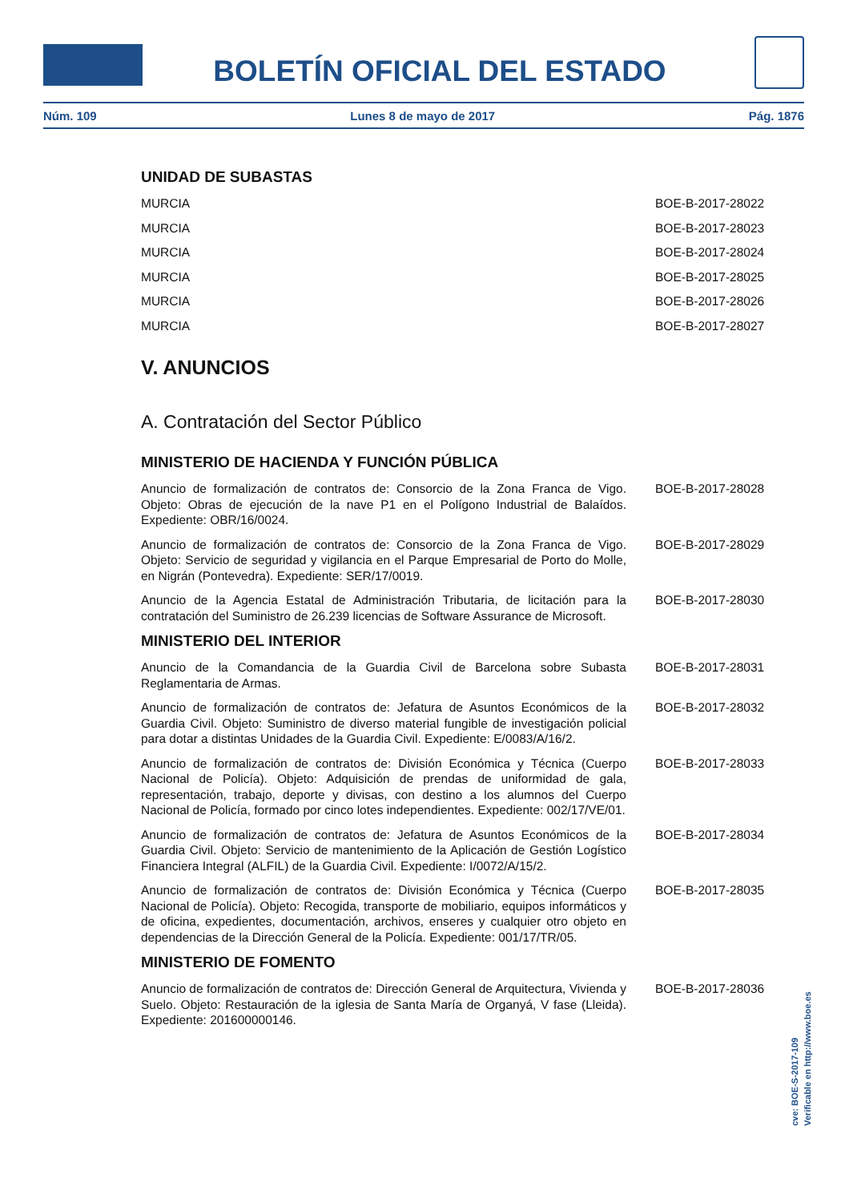BOLETÍN OFICIAL DEL ESTADO
Núm. 109 Lunes 8 de mayo de 2017 Pág. 1876
UNIDAD DE SUBASTAS
MURCIA BOE-B-2017-28022
MURCIA BOE-B-2017-28023
MURCIA BOE-B-2017-28024
MURCIA BOE-B-2017-28025
MURCIA BOE-B-2017-28026
MURCIA BOE-B-2017-28027
V. ANUNCIOS
A. Contratación del Sector Público
MINISTERIO DE HACIENDA Y FUNCIÓN PÚBLICA
Anuncio de formalización de contratos de: Consorcio de la Zona Franca de Vigo. Objeto: Obras de ejecución de la nave P1 en el Polígono Industrial de Balaídos. Expediente: OBR/16/0024. BOE-B-2017-28028
Anuncio de formalización de contratos de: Consorcio de la Zona Franca de Vigo. Objeto: Servicio de seguridad y vigilancia en el Parque Empresarial de Porto do Molle, en Nigrán (Pontevedra). Expediente: SER/17/0019. BOE-B-2017-28029
Anuncio de la Agencia Estatal de Administración Tributaria, de licitación para la contratación del Suministro de 26.239 licencias de Software Assurance de Microsoft. BOE-B-2017-28030
MINISTERIO DEL INTERIOR
Anuncio de la Comandancia de la Guardia Civil de Barcelona sobre Subasta Reglamentaria de Armas. BOE-B-2017-28031
Anuncio de formalización de contratos de: Jefatura de Asuntos Económicos de la Guardia Civil. Objeto: Suministro de diverso material fungible de investigación policial para dotar a distintas Unidades de la Guardia Civil. Expediente: E/0083/A/16/2. BOE-B-2017-28032
Anuncio de formalización de contratos de: División Económica y Técnica (Cuerpo Nacional de Policía). Objeto: Adquisición de prendas de uniformidad de gala, representación, trabajo, deporte y divisas, con destino a los alumnos del Cuerpo Nacional de Policía, formado por cinco lotes independientes. Expediente: 002/17/VE/01. BOE-B-2017-28033
Anuncio de formalización de contratos de: Jefatura de Asuntos Económicos de la Guardia Civil. Objeto: Servicio de mantenimiento de la Aplicación de Gestión Logístico Financiera Integral (ALFIL) de la Guardia Civil. Expediente: I/0072/A/15/2. BOE-B-2017-28034
Anuncio de formalización de contratos de: División Económica y Técnica (Cuerpo Nacional de Policía). Objeto: Recogida, transporte de mobiliario, equipos informáticos y de oficina, expedientes, documentación, archivos, enseres y cualquier otro objeto en dependencias de la Dirección General de la Policía. Expediente: 001/17/TR/05. BOE-B-2017-28035
MINISTERIO DE FOMENTO
Anuncio de formalización de contratos de: Dirección General de Arquitectura, Vivienda y Suelo. Objeto: Restauración de la iglesia de Santa María de Organyá, V fase (Lleida). Expediente: 201600000146. BOE-B-2017-28036
cve: BOE-S-2017-109
Verificable en http://www.boe.es